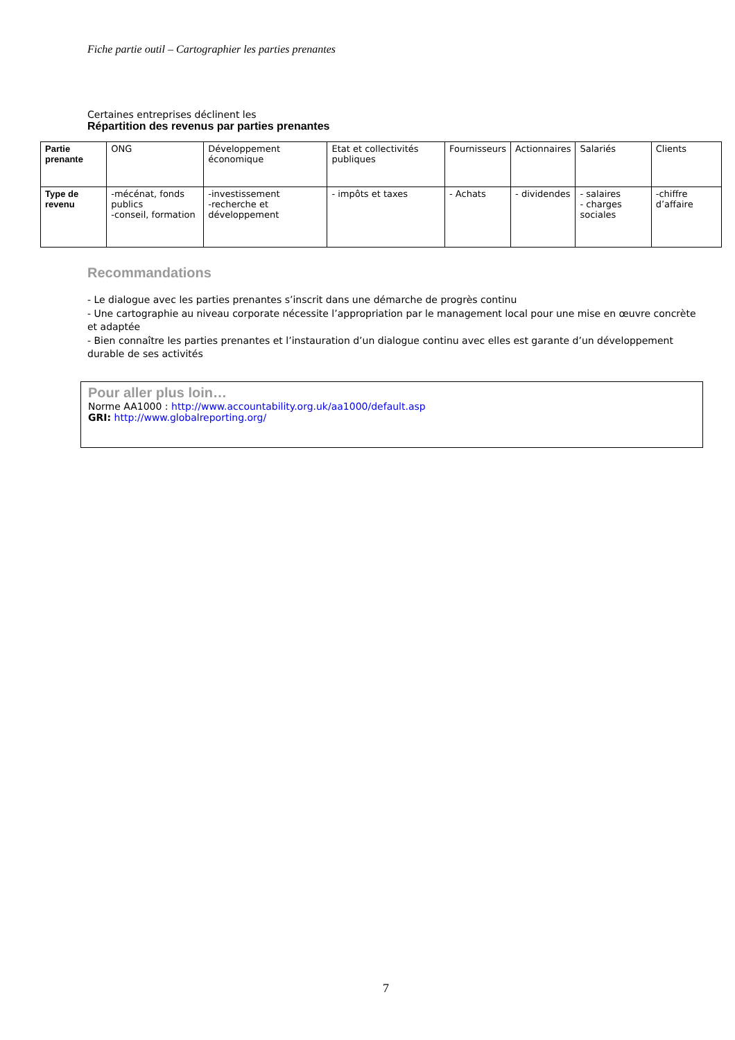Fiche partie outil – Cartographier les parties prenantes
Certaines entreprises déclinent les
Répartition des revenus par parties prenantes
| Partie prenante | ONG | Développement économique | Etat et collectivités publiques | Fournisseurs | Actionnaires | Salariés | Clients |
| Type de revenu | -mécénat, fonds publics -conseil, formation | -investissement -recherche et développement | - impôts et taxes | - Achats | - dividendes | - salaires - charges sociales | -chiffre d’affaire |
Recommandations
- Le dialogue avec les parties prenantes s’inscrit dans une démarche de progrès continu
- Une cartographie au niveau corporate nécessite l’appropriation par le management local pour une mise en œuvre concrète et adaptée
- Bien connaître les parties prenantes et l’instauration d’un dialogue continu avec elles est garante d’un développement durable de ses activités
Pour aller plus loin…
Norme AA1000 : http://www.accountability.org.uk/aa1000/default.asp
GRI: http://www.globalreporting.org/
7